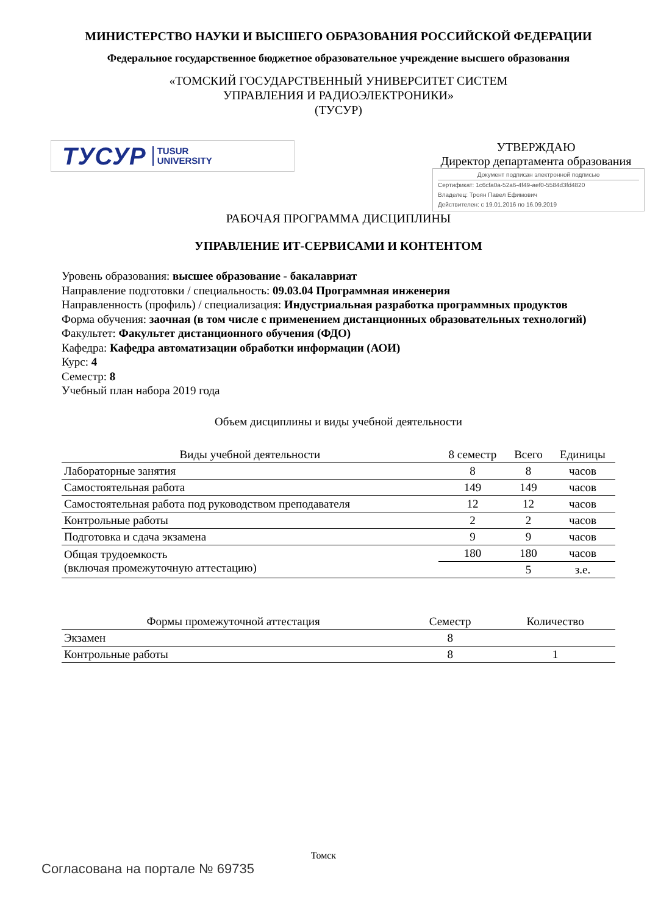МИНИСТЕРСТВО НАУКИ И ВЫСШЕГО ОБРАЗОВАНИЯ РОССИЙСКОЙ ФЕДЕРАЦИИ
Федеральное государственное бюджетное образовательное учреждение высшего образования
«ТОМСКИЙ ГОСУДАРСТВЕННЫЙ УНИВЕРСИТЕТ СИСТЕМ
УПРАВЛЕНИЯ И РАДИОЭЛЕКТРОНИКИ»
(ТУСУР)
ТУСУР TUSUR
UNIVERSITY
УТВЕРЖДАЮ
Директор департамента образования
Документ подписан электронной подписью
Сертификат: 1c6cfa0a-52a6-4f49-aef0-5584d3fd4820
Владелец: Троян Павел Ефимович
Действителен: с 19.01.2016 по 16.09.2019
РАБОЧАЯ ПРОГРАММА ДИСЦИПЛИНЫ
УПРАВЛЕНИЕ ИТ-СЕРВИСАМИ И КОНТЕНТОМ
Уровень образования: высшее образование - бакалавриат
Направление подготовки / специальность: 09.03.04 Программная инженерия
Направленность (профиль) / специализация: Индустриальная разработка программных продуктов
Форма обучения: заочная (в том числе с применением дистанционных образовательных технологий)
Факультет: Факультет дистанционного обучения (ФДО)
Кафедра: Кафедра автоматизации обработки информации (АОИ)
Курс: 4
Семестр: 8
Учебный план набора 2019 года
Объем дисциплины и виды учебной деятельности
| Виды учебной деятельности | 8 семестр | Всего | Единицы |
| --- | --- | --- | --- |
| Лабораторные занятия | 8 | 8 | часов |
| Самостоятельная работа | 149 | 149 | часов |
| Самостоятельная работа под руководством преподавателя | 12 | 12 | часов |
| Контрольные работы | 2 | 2 | часов |
| Подготовка и сдача экзамена | 9 | 9 | часов |
| Общая трудоемкость (включая промежуточную аттестацию) | 180 | 180 | часов |
| | | 5 | з.е. |
| Формы промежуточной аттестация | Семестр | Количество |
| --- | --- | --- |
| Экзамен | 8 | |
| Контрольные работы | 8 | 1 |
Томск
Согласована на портале № 69735